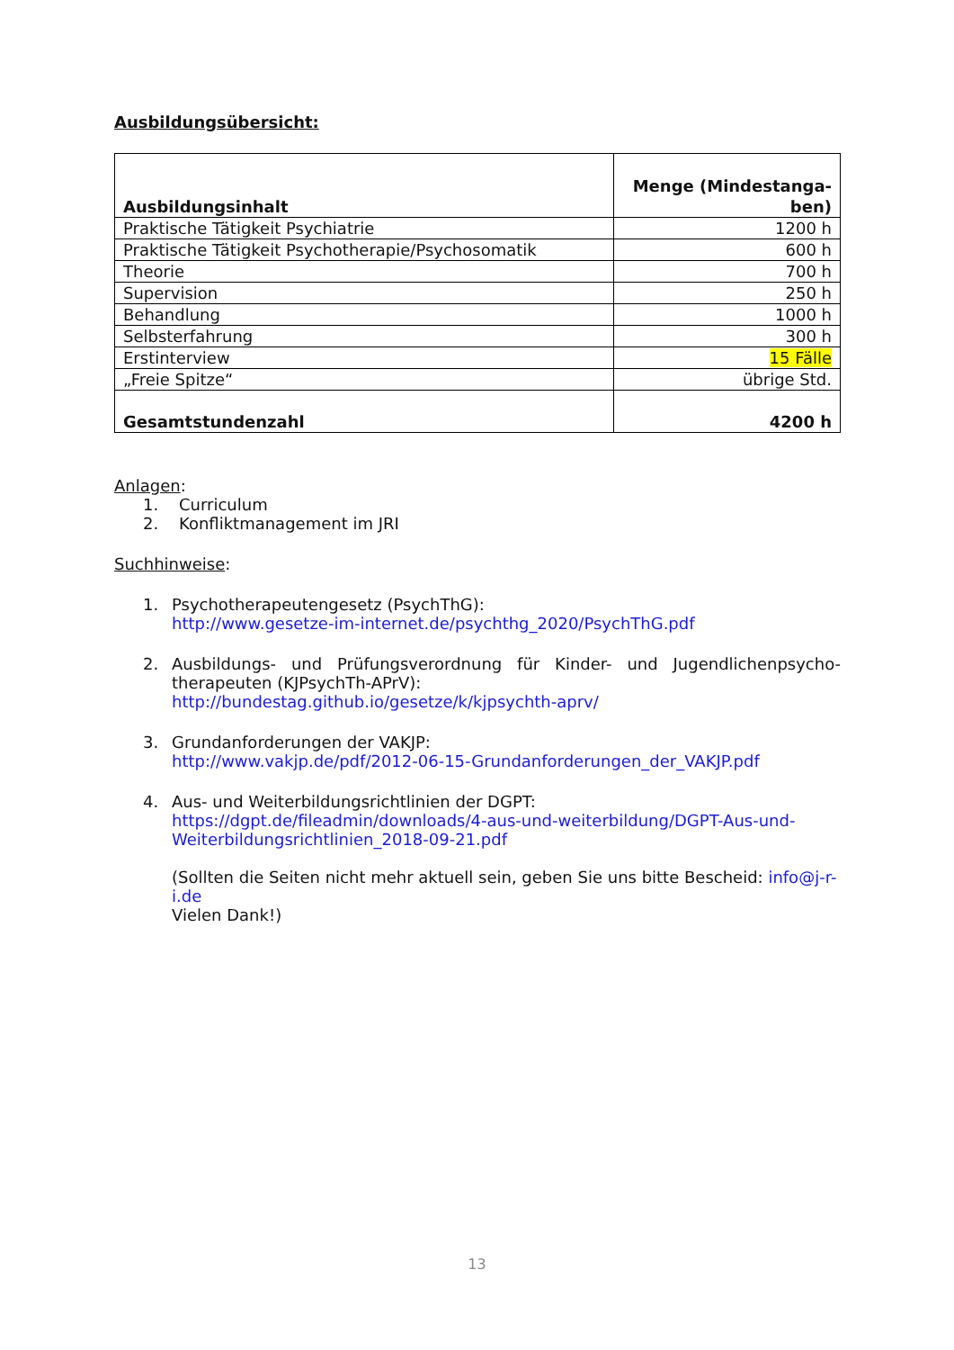Ausbildungsübersicht:
| Ausbildungsinhalt | Menge (Mindestanga-ben) |
| --- | --- |
| Praktische Tätigkeit Psychiatrie | 1200 h |
| Praktische Tätigkeit Psychotherapie/Psychosomatik | 600 h |
| Theorie | 700 h |
| Supervision | 250 h |
| Behandlung | 1000 h |
| Selbsterfahrung | 300 h |
| Erstinterview | 15 Fälle |
| „Freie Spitze“ | übrige Std. |
| Gesamtstundenzahl | 4200 h |
Anlagen:
1. Curriculum
2. Konfliktmanagement im JRI
Suchhinweise:
1. Psychotherapeutengesetz (PsychThG):
http://www.gesetze-im-internet.de/psychthg_2020/PsychThG.pdf
2. Ausbildungs- und Prüfungsverordnung für Kinder- und Jugendlichenpsycho-therapeuten (KJPsychTh-APrV):
http://bundestag.github.io/gesetze/k/kjpsychth-aprv/
3. Grundanforderungen der VAKJP:
http://www.vakjp.de/pdf/2012-06-15-Grundanforderungen_der_VAKJP.pdf
4. Aus- und Weiterbildungsrichtlinien der DGPT:
https://dgpt.de/fileadmin/downloads/4-aus-und-weiterbildung/DGPT-Aus-und-Weiterbildungsrichtlinien_2018-09-21.pdf
(Sollten die Seiten nicht mehr aktuell sein, geben Sie uns bitte Bescheid: info@j-r-i.de
Vielen Dank!)
13